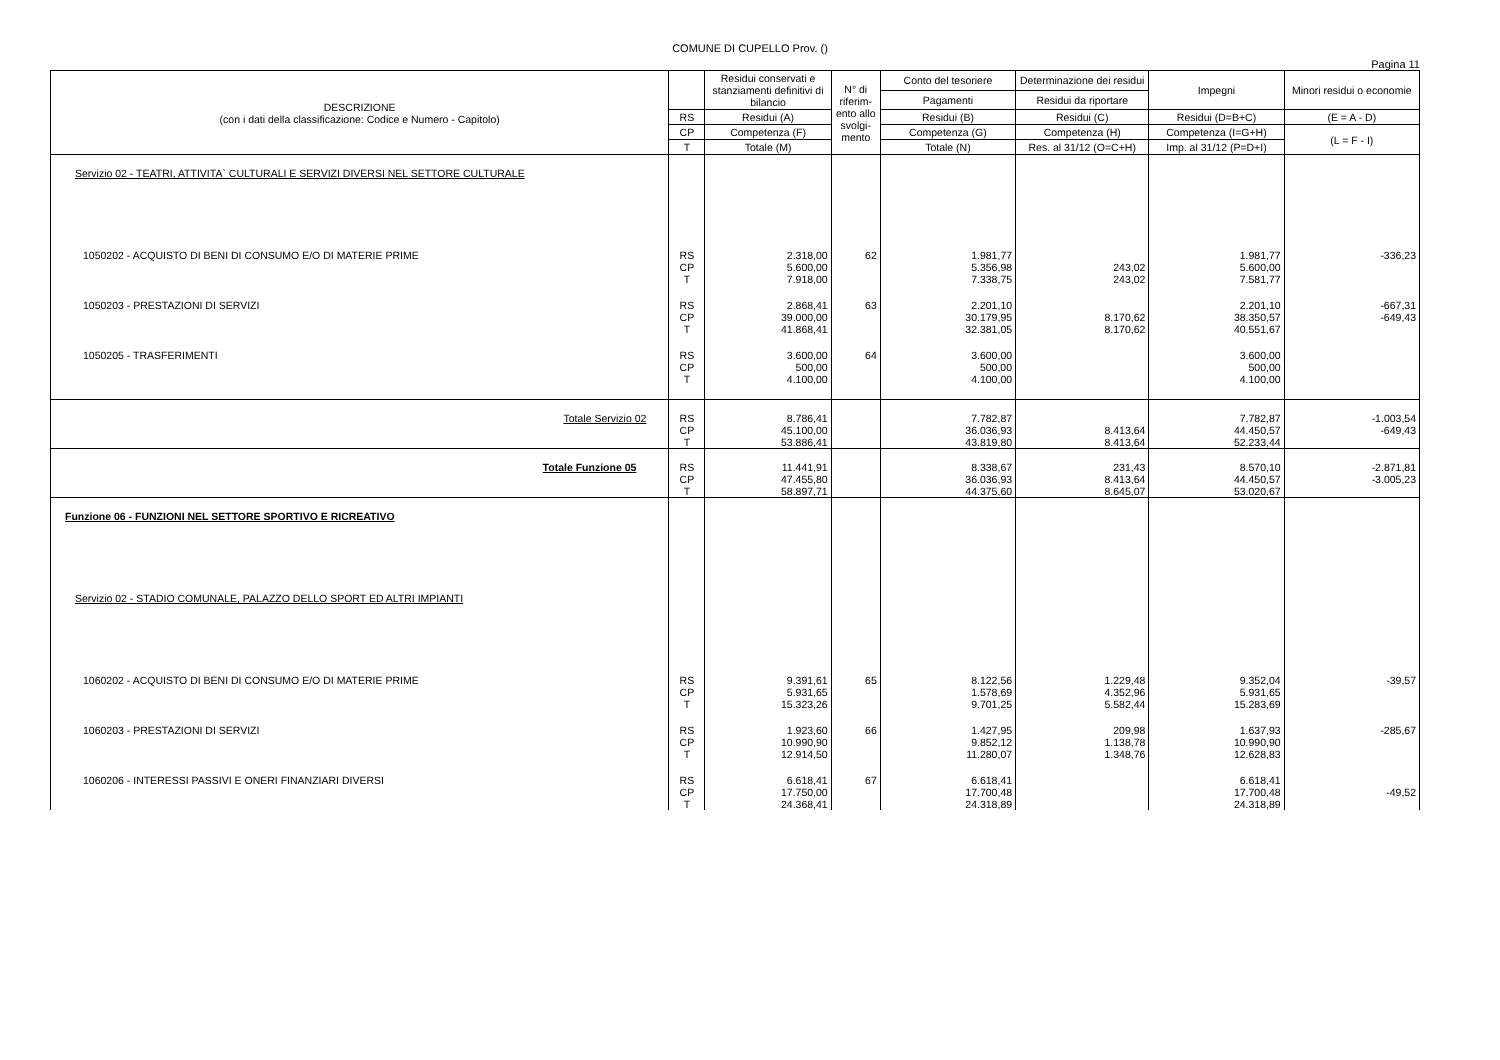COMUNE DI CUPELLO Prov. ()
Pagina 11
| DESCRIZIONE (con i dati della classificazione: Codice e Numero - Capitolo) | | Residui conservati e stanziamenti definitivi di bilancio | N° di riferim-ento allo svolgi-mento | Conto del tesoriere | Determinazione dei residui | Impegni | Minori residui o economie |
| --- | --- | --- | --- | --- | --- | --- | --- |
| | | | | Pagamenti | Residui da riportare | | |
| | RS | Residui (A) | | Residui (B) | Residui (C) | Residui (D=B+C) | (E = A - D) |
| | CP | Competenza (F) | | Competenza (G) | Competenza (H) | Competenza (I=G+H) | (L = F - I) |
| | T | Totale (M) | | Totale (N) | Res. al 31/12 (O=C+H) | Imp. al 31/12 (P=D+I) | |
| Servizio 02 - TEATRI, ATTIVITA` CULTURALI E SERVIZI DIVERSI NEL SETTORE CULTURALE | | | | | | | |
| 1050202 - ACQUISTO DI BENI DI CONSUMO E/O DI MATERIE PRIME | RS CP T | 2.318,00 5.600,00 7.918,00 | 62 | 1.981,77 5.356,98 7.338,75 | 243,02 243,02 | 1.981,77 5.600,00 7.581,77 | -336,23 |
| 1050203 - PRESTAZIONI DI SERVIZI | RS CP T | 2.868,41 39.000,00 41.868,41 | 63 | 2.201,10 30.179,95 32.381,05 | 8.170,62 8.170,62 | 2.201,10 38.350,57 40.551,67 | -667,31 -649,43 |
| 1050205 - TRASFERIMENTI | RS CP T | 3.600,00 500,00 4.100,00 | 64 | 3.600,00 500,00 4.100,00 | | 3.600,00 500,00 4.100,00 | |
| Totale Servizio 02 | RS CP T | 8.786,41 45.100,00 53.886,41 | | 7.782,87 36.036,93 43.819,80 | 8.413,64 8.413,64 | 7.782,87 44.450,57 52.233,44 | -1.003,54 -649,43 |
| Totale Funzione 05 | RS CP T | 11.441,91 47.455,80 58.897,71 | | 8.338,67 36.036,93 44.375,60 | 231,43 8.413,64 8.645,07 | 8.570,10 44.450,57 53.020,67 | -2.871,81 -3.005,23 |
| Funzione 06 - FUNZIONI NEL SETTORE SPORTIVO E RICREATIVO | | | | | | | |
| Servizio 02 - STADIO COMUNALE, PALAZZO DELLO SPORT ED ALTRI IMPIANTI | | | | | | | |
| 1060202 - ACQUISTO DI BENI DI CONSUMO E/O DI MATERIE PRIME | RS CP T | 9.391,61 5.931,65 15.323,26 | 65 | 8.122,56 1.578,69 9.701,25 | 1.229,48 4.352,96 5.582,44 | 9.352,04 5.931,65 15.283,69 | -39,57 |
| 1060203 - PRESTAZIONI DI SERVIZI | RS CP T | 1.923,60 10.990,90 12.914,50 | 66 | 1.427,95 9.852,12 11.280,07 | 209,98 1.138,78 1.348,76 | 1.637,93 10.990,90 12.628,83 | -285,67 |
| 1060206 - INTERESSI PASSIVI E ONERI FINANZIARI DIVERSI | RS CP T | 6.618,41 17.750,00 24.368,41 | 67 | 6.618,41 17.700,48 24.318,89 | | 6.618,41 17.700,48 24.318,89 | -49,52 |